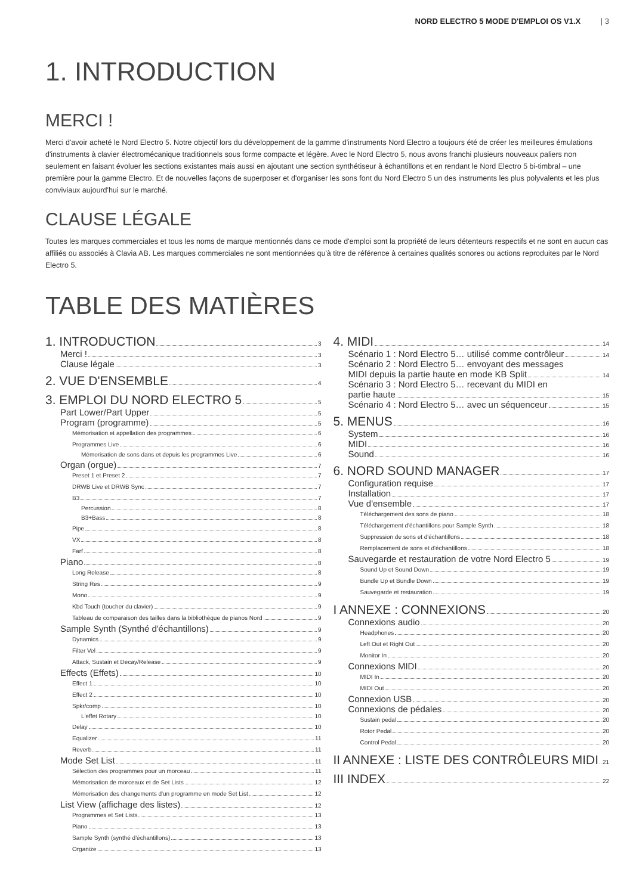NORD ELECTRO 5 MODE D'EMPLOI OS V1.X | 3
1. INTRODUCTION
MERCI !
Merci d'avoir acheté le Nord Electro 5. Notre objectif lors du développement de la gamme d'instruments Nord Electro a toujours été de créer les meilleures émulations d'instruments à clavier électromécanique traditionnels sous forme compacte et légère. Avec le Nord Electro 5, nous avons franchi plusieurs nouveaux paliers non seulement en faisant évoluer les sections existantes mais aussi en ajoutant une section synthétiseur à échantillons et en rendant le Nord Electro 5 bi-timbral – une première pour la gamme Electro. Et de nouvelles façons de superposer et d'organiser les sons font du Nord Electro 5 un des instruments les plus polyvalents et les plus conviviaux aujourd'hui sur le marché.
CLAUSE LÉGALE
Toutes les marques commerciales et tous les noms de marque mentionnés dans ce mode d'emploi sont la propriété de leurs détenteurs respectifs et ne sont en aucun cas affiliés ou associés à Clavia AB. Les marques commerciales ne sont mentionnées qu'à titre de référence à certaines qualités sonores ou actions reproduites par le Nord Electro 5.
TABLE DES MATIÈRES
1. INTRODUCTION 3
Merci ! 3
Clause légale 3
2. VUE D'ENSEMBLE 4
3. EMPLOI DU NORD ELECTRO 5 5
Part Lower/Part Upper 5
Program (programme) 5
Mémorisation et appellation des programmes 6
Programmes Live 6
Mémorisation de sons dans et depuis les programmes Live 6
Organ (orgue) 7
Preset 1 et Preset 2 7
DRWB Live et DRWB Sync 7
B3 7
Percussion 8
B3+Bass 8
Pipe 8
VX 8
Farf 8
Piano 8
Long Release 8
String Res 9
Mono 9
Kbd Touch (toucher du clavier) 9
Tableau de comparaison des tailles dans la bibliothèque de pianos Nord 9
Sample Synth (Synthé d'échantillons) 9
Dynamics 9
Filter Vel 9
Attack, Sustain et Decay/Release 9
Effects (Effets) 10
Effect 1 10
Effect 2 10
Spkr/comp 10
L'effet Rotary 10
Delay 10
Equalizer 11
Reverb 11
Mode Set List 11
Sélection des programmes pour un morceau 11
Mémorisation de morceaux et de Set Lists 12
Mémorisation des changements d'un programme en mode Set List 12
List View (affichage des listes) 12
Programmes et Set Lists 13
Piano 13
Sample Synth (synthé d'échantillons) 13
Organize 13
4. MIDI 14
Scénario 1 : Nord Electro 5… utilisé comme contrôleur 14
Scénario 2 : Nord Electro 5… envoyant des messages
MIDI depuis la partie haute en mode KB Split 14
Scénario 3 : Nord Electro 5… recevant du MIDI en
partie haute 15
Scénario 4 : Nord Electro 5… avec un séquenceur 15
5. MENUS 16
System 16
MIDI 16
Sound 16
6. NORD SOUND MANAGER 17
Configuration requise 17
Installation 17
Vue d'ensemble 17
Téléchargement des sons de piano 18
Téléchargement d'échantillons pour Sample Synth 18
Suppression de sons et d'échantillons 18
Remplacement de sons et d'échantillons 18
Sauvegarde et restauration de votre Nord Electro 5 19
Sound Up et Sound Down 19
Bundle Up et Bundle Down 19
Sauvegarde et restauration 19
I ANNEXE : CONNEXIONS 20
Connexions audio 20
Headphones 20
Left Out et Right Out 20
Monitor In 20
Connexions MIDI 20
MIDI In 20
MIDI Out 20
Connexion USB 20
Connexions de pédales 20
Sustain pedal 20
Rotor Pedal 20
Control Pedal 20
II ANNEXE : LISTE DES CONTRÔLEURS MIDI 21
III INDEX 22